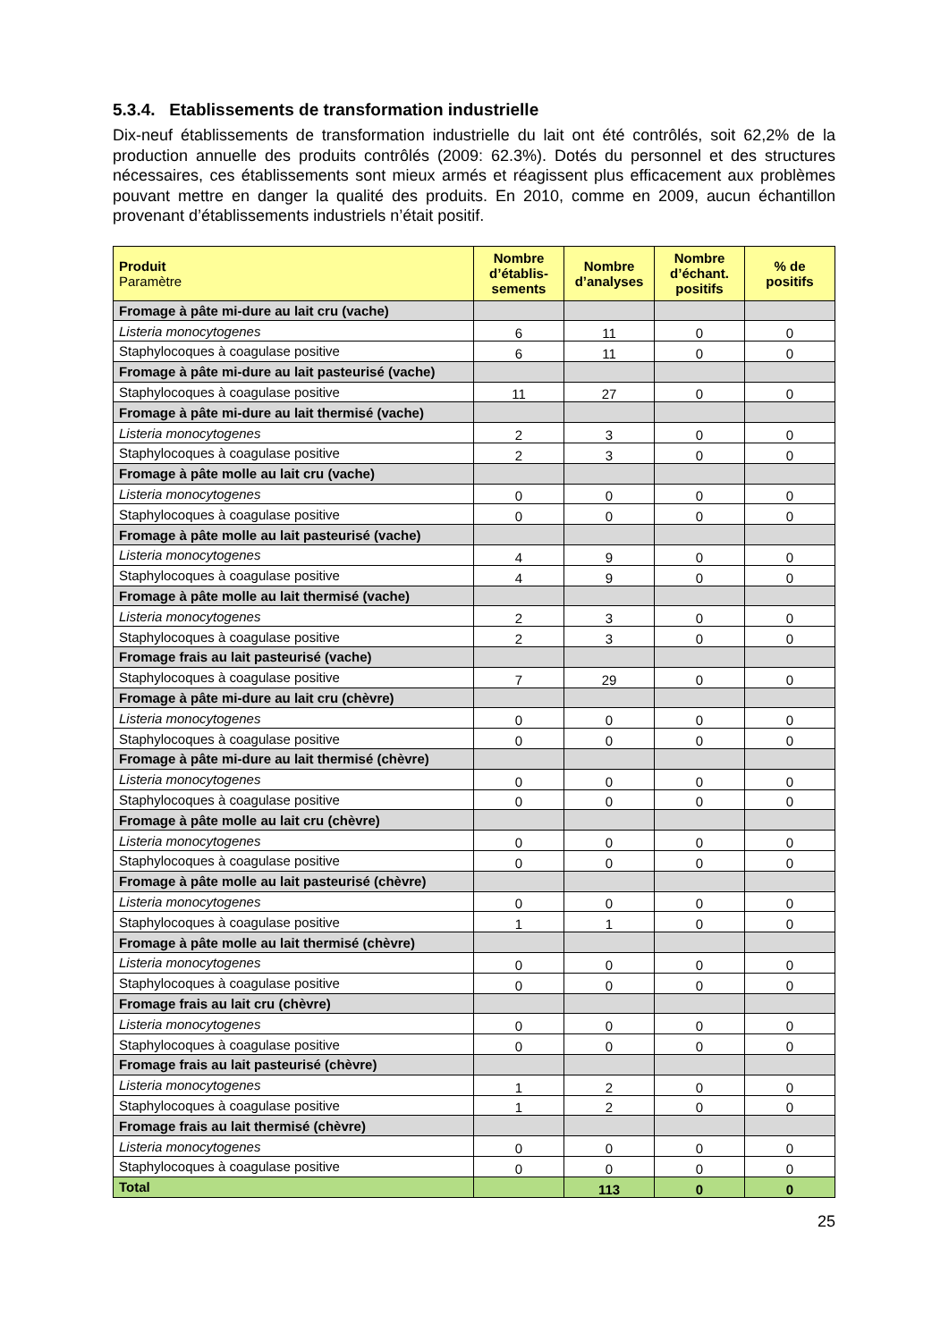5.3.4. Etablissements de transformation industrielle
Dix-neuf établissements de transformation industrielle du lait ont été contrôlés, soit 62,2% de la production annuelle des produits contrôlés (2009: 62.3%). Dotés du personnel et des structures nécessaires, ces établissements sont mieux armés et réagissent plus efficacement aux problèmes pouvant mettre en danger la qualité des produits. En 2010, comme en 2009, aucun échantillon provenant d’établissements industriels n’était positif.
| Produit Paramètre | Nombre d’établis-sements | Nombre d’analyses | Nombre d’échant. positifs | % de positifs |
| --- | --- | --- | --- | --- |
| Fromage à pâte mi-dure au lait cru (vache) | | | | |
| Listeria monocytogenes | 6 | 11 | 0 | 0 |
| Staphylocoques à coagulase positive | 6 | 11 | 0 | 0 |
| Fromage à pâte mi-dure au lait pasteurisé (vache) | | | | |
| Staphylocoques à coagulase positive | 11 | 27 | 0 | 0 |
| Fromage à pâte mi-dure au lait thermisé (vache) | | | | |
| Listeria monocytogenes | 2 | 3 | 0 | 0 |
| Staphylocoques à coagulase positive | 2 | 3 | 0 | 0 |
| Fromage à pâte molle au lait cru (vache) | | | | |
| Listeria monocytogenes | 0 | 0 | 0 | 0 |
| Staphylocoques à coagulase positive | 0 | 0 | 0 | 0 |
| Fromage à pâte molle au lait pasteurisé (vache) | | | | |
| Listeria monocytogenes | 4 | 9 | 0 | 0 |
| Staphylocoques à coagulase positive | 4 | 9 | 0 | 0 |
| Fromage à pâte molle au lait thermisé (vache) | | | | |
| Listeria monocytogenes | 2 | 3 | 0 | 0 |
| Staphylocoques à coagulase positive | 2 | 3 | 0 | 0 |
| Fromage frais au lait pasteurisé (vache) | | | | |
| Staphylocoques à coagulase positive | 7 | 29 | 0 | 0 |
| Fromage à pâte mi-dure au lait cru (chèvre) | | | | |
| Listeria monocytogenes | 0 | 0 | 0 | 0 |
| Staphylocoques à coagulase positive | 0 | 0 | 0 | 0 |
| Fromage à pâte mi-dure au lait thermisé (chèvre) | | | | |
| Listeria monocytogenes | 0 | 0 | 0 | 0 |
| Staphylocoques à coagulase positive | 0 | 0 | 0 | 0 |
| Fromage à pâte molle au lait cru (chèvre) | | | | |
| Listeria monocytogenes | 0 | 0 | 0 | 0 |
| Staphylocoques à coagulase positive | 0 | 0 | 0 | 0 |
| Fromage à pâte molle au lait pasteurisé (chèvre) | | | | |
| Listeria monocytogenes | 0 | 0 | 0 | 0 |
| Staphylocoques à coagulase positive | 1 | 1 | 0 | 0 |
| Fromage à pâte molle au lait thermisé (chèvre) | | | | |
| Listeria monocytogenes | 0 | 0 | 0 | 0 |
| Staphylocoques à coagulase positive | 0 | 0 | 0 | 0 |
| Fromage frais au lait cru (chèvre) | | | | |
| Listeria monocytogenes | 0 | 0 | 0 | 0 |
| Staphylocoques à coagulase positive | 0 | 0 | 0 | 0 |
| Fromage frais au lait pasteurisé (chèvre) | | | | |
| Listeria monocytogenes | 1 | 2 | 0 | 0 |
| Staphylocoques à coagulase positive | 1 | 2 | 0 | 0 |
| Fromage frais au lait thermisé (chèvre) | | | | |
| Listeria monocytogenes | 0 | 0 | 0 | 0 |
| Staphylocoques à coagulase positive | 0 | 0 | 0 | 0 |
| Total | | 113 | 0 | 0 |
25